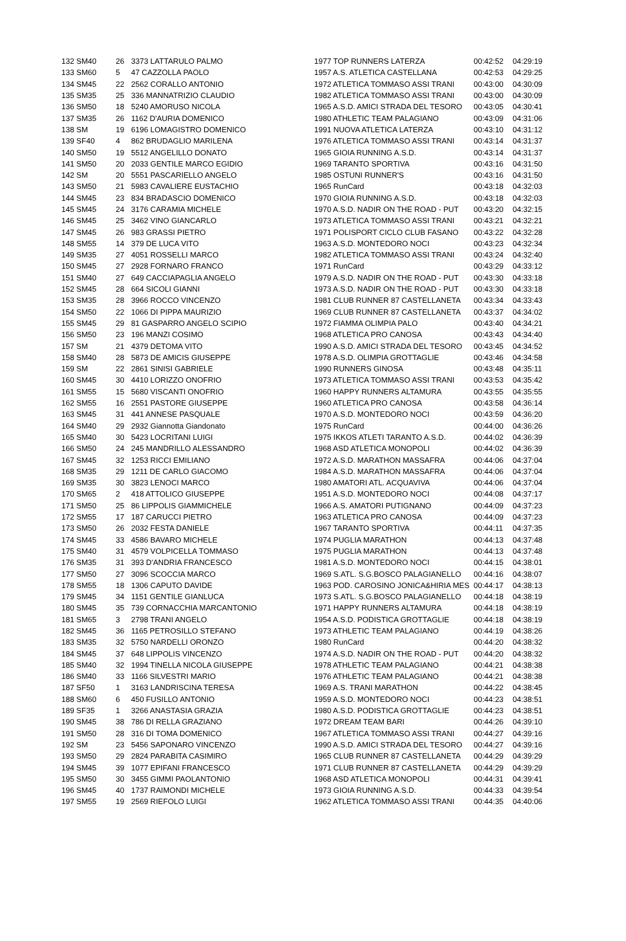| 132 SM40 | 26 | 3373 LATTARULO PALMO | 1977 TOP RUNNERS LATERZA | 00:42:52 | 04:29:19 |
| 133 SM60 | 5 | 47 CAZZOLLA PAOLO | 1957 A.S. ATLETICA CASTELLANA | 00:42:53 | 04:29:25 |
| 134 SM45 | 22 | 2562 CORALLO ANTONIO | 1972 ATLETICA TOMMASO ASSI TRANI | 00:43:00 | 04:30:09 |
| 135 SM35 | 25 | 336 MANNATRIZIO CLAUDIO | 1982 ATLETICA TOMMASO ASSI TRANI | 00:43:00 | 04:30:09 |
| 136 SM50 | 18 | 5240 AMORUSO NICOLA | 1965 A.S.D. AMICI STRADA DEL TESORO | 00:43:05 | 04:30:41 |
| 137 SM35 | 26 | 1162 D'AURIA DOMENICO | 1980 ATHLETIC TEAM PALAGIANO | 00:43:09 | 04:31:06 |
| 138 SM | 19 | 6196 LOMAGISTRO DOMENICO | 1991 NUOVA ATLETICA LATERZA | 00:43:10 | 04:31:12 |
| 139 SF40 | 4 | 862 BRUDAGLIO MARILENA | 1976 ATLETICA TOMMASO ASSI TRANI | 00:43:14 | 04:31:37 |
| 140 SM50 | 19 | 5512 ANGELILLO DONATO | 1965 GIOIA RUNNING A.S.D. | 00:43:14 | 04:31:37 |
| 141 SM50 | 20 | 2033 GENTILE MARCO EGIDIO | 1969 TARANTO SPORTIVA | 00:43:16 | 04:31:50 |
| 142 SM | 20 | 5551 PASCARIELLO ANGELO | 1985 OSTUNI RUNNER'S | 00:43:16 | 04:31:50 |
| 143 SM50 | 21 | 5983 CAVALIERE EUSTACHIO | 1965 RunCard | 00:43:18 | 04:32:03 |
| 144 SM45 | 23 | 834 BRADASCIO DOMENICO | 1970 GIOIA RUNNING A.S.D. | 00:43:18 | 04:32:03 |
| 145 SM45 | 24 | 3176 CARAMIA MICHELE | 1970 A.S.D. NADIR ON THE ROAD - PUT | 00:43:20 | 04:32:15 |
| 146 SM45 | 25 | 3462 VINO GIANCARLO | 1973 ATLETICA TOMMASO ASSI TRANI | 00:43:21 | 04:32:21 |
| 147 SM45 | 26 | 983 GRASSI PIETRO | 1971 POLISPORT CICLO CLUB FASANO | 00:43:22 | 04:32:28 |
| 148 SM55 | 14 | 379 DE LUCA VITO | 1963 A.S.D. MONTEDORO NOCI | 00:43:23 | 04:32:34 |
| 149 SM35 | 27 | 4051 ROSSELLI MARCO | 1982 ATLETICA TOMMASO ASSI TRANI | 00:43:24 | 04:32:40 |
| 150 SM45 | 27 | 2928 FORNARO FRANCO | 1971 RunCard | 00:43:29 | 04:33:12 |
| 151 SM40 | 27 | 649 CACCIAPAGLIA ANGELO | 1979 A.S.D. NADIR ON THE ROAD - PUT | 00:43:30 | 04:33:18 |
| 152 SM45 | 28 | 664 SICOLI GIANNI | 1973 A.S.D. NADIR ON THE ROAD - PUT | 00:43:30 | 04:33:18 |
| 153 SM35 | 28 | 3966 ROCCO VINCENZO | 1981 CLUB RUNNER 87 CASTELLANETA | 00:43:34 | 04:33:43 |
| 154 SM50 | 22 | 1066 DI PIPPA MAURIZIO | 1969 CLUB RUNNER 87 CASTELLANETA | 00:43:37 | 04:34:02 |
| 155 SM45 | 29 | 81 GASPARRO ANGELO SCIPIO | 1972 FIAMMA OLIMPIA PALO | 00:43:40 | 04:34:21 |
| 156 SM50 | 23 | 196 MANZI COSIMO | 1968 ATLETICA PRO CANOSA | 00:43:43 | 04:34:40 |
| 157 SM | 21 | 4379 DETOMA VITO | 1990 A.S.D. AMICI STRADA DEL TESORO | 00:43:45 | 04:34:52 |
| 158 SM40 | 28 | 5873 DE AMICIS GIUSEPPE | 1978 A.S.D. OLIMPIA GROTTAGLIE | 00:43:46 | 04:34:58 |
| 159 SM | 22 | 2861 SINISI GABRIELE | 1990 RUNNERS GINOSA | 00:43:48 | 04:35:11 |
| 160 SM45 | 30 | 4410 LORIZZO ONOFRIO | 1973 ATLETICA TOMMASO ASSI TRANI | 00:43:53 | 04:35:42 |
| 161 SM55 | 15 | 5680 VISCANTI ONOFRIO | 1960 HAPPY RUNNERS ALTAMURA | 00:43:55 | 04:35:55 |
| 162 SM55 | 16 | 2551 PASTORE GIUSEPPE | 1960 ATLETICA PRO CANOSA | 00:43:58 | 04:36:14 |
| 163 SM45 | 31 | 441 ANNESE PASQUALE | 1970 A.S.D. MONTEDORO NOCI | 00:43:59 | 04:36:20 |
| 164 SM40 | 29 | 2932 Giannotta Giandonato | 1975 RunCard | 00:44:00 | 04:36:26 |
| 165 SM40 | 30 | 5423 LOCRITANI LUIGI | 1975 IKKOS ATLETI TARANTO A.S.D. | 00:44:02 | 04:36:39 |
| 166 SM50 | 24 | 245 MANDRILLO ALESSANDRO | 1968 ASD ATLETICA MONOPOLI | 00:44:02 | 04:36:39 |
| 167 SM45 | 32 | 1253 RICCI EMILIANO | 1972 A.S.D. MARATHON MASSAFRA | 00:44:06 | 04:37:04 |
| 168 SM35 | 29 | 1211 DE CARLO GIACOMO | 1984 A.S.D. MARATHON MASSAFRA | 00:44:06 | 04:37:04 |
| 169 SM35 | 30 | 3823 LENOCI MARCO | 1980 AMATORI ATL. ACQUAVIVA | 00:44:06 | 04:37:04 |
| 170 SM65 | 2 | 418 ATTOLICO GIUSEPPE | 1951 A.S.D. MONTEDORO NOCI | 00:44:08 | 04:37:17 |
| 171 SM50 | 25 | 86 LIPPOLIS GIAMMICHELE | 1966 A.S. AMATORI PUTIGNANO | 00:44:09 | 04:37:23 |
| 172 SM55 | 17 | 187 CARUCCI PIETRO | 1963 ATLETICA PRO CANOSA | 00:44:09 | 04:37:23 |
| 173 SM50 | 26 | 2032 FESTA DANIELE | 1967 TARANTO SPORTIVA | 00:44:11 | 04:37:35 |
| 174 SM45 | 33 | 4586 BAVARO MICHELE | 1974 PUGLIA MARATHON | 00:44:13 | 04:37:48 |
| 175 SM40 | 31 | 4579 VOLPICELLA TOMMASO | 1975 PUGLIA MARATHON | 00:44:13 | 04:37:48 |
| 176 SM35 | 31 | 393 D'ANDRIA FRANCESCO | 1981 A.S.D. MONTEDORO NOCI | 00:44:15 | 04:38:01 |
| 177 SM50 | 27 | 3096 SCOCCIA MARCO | 1969 S.ATL. S.G.BOSCO PALAGIANELLO | 00:44:16 | 04:38:07 |
| 178 SM55 | 18 | 1306 CAPUTO DAVIDE | 1963 POD. CAROSINO JONICA&HIRIA MES | 00:44:17 | 04:38:13 |
| 179 SM45 | 34 | 1151 GENTILE GIANLUCA | 1973 S.ATL. S.G.BOSCO PALAGIANELLO | 00:44:18 | 04:38:19 |
| 180 SM45 | 35 | 739 CORNACCHIA MARCANTONIO | 1971 HAPPY RUNNERS ALTAMURA | 00:44:18 | 04:38:19 |
| 181 SM65 | 3 | 2798 TRANI ANGELO | 1954 A.S.D. PODISTICA GROTTAGLIE | 00:44:18 | 04:38:19 |
| 182 SM45 | 36 | 1165 PETROSILLO STEFANO | 1973 ATHLETIC TEAM PALAGIANO | 00:44:19 | 04:38:26 |
| 183 SM35 | 32 | 5750 NARDELLI ORONZO | 1980 RunCard | 00:44:20 | 04:38:32 |
| 184 SM45 | 37 | 648 LIPPOLIS VINCENZO | 1974 A.S.D. NADIR ON THE ROAD - PUT | 00:44:20 | 04:38:32 |
| 185 SM40 | 32 | 1994 TINELLA NICOLA GIUSEPPE | 1978 ATHLETIC TEAM PALAGIANO | 00:44:21 | 04:38:38 |
| 186 SM40 | 33 | 1166 SILVESTRI MARIO | 1976 ATHLETIC TEAM PALAGIANO | 00:44:21 | 04:38:38 |
| 187 SF50 | 1 | 3163 LANDRISCINA TERESA | 1969 A.S. TRANI MARATHON | 00:44:22 | 04:38:45 |
| 188 SM60 | 6 | 450 FUSILLO ANTONIO | 1959 A.S.D. MONTEDORO NOCI | 00:44:23 | 04:38:51 |
| 189 SF35 | 1 | 3266 ANASTASIA GRAZIA | 1980 A.S.D. PODISTICA GROTTAGLIE | 00:44:23 | 04:38:51 |
| 190 SM45 | 38 | 786 DI RELLA GRAZIANO | 1972 DREAM TEAM BARI | 00:44:26 | 04:39:10 |
| 191 SM50 | 28 | 316 DI TOMA DOMENICO | 1967 ATLETICA TOMMASO ASSI TRANI | 00:44:27 | 04:39:16 |
| 192 SM | 23 | 5456 SAPONARO VINCENZO | 1990 A.S.D. AMICI STRADA DEL TESORO | 00:44:27 | 04:39:16 |
| 193 SM50 | 29 | 2824 PARABITA CASIMIRO | 1965 CLUB RUNNER 87 CASTELLANETA | 00:44:29 | 04:39:29 |
| 194 SM45 | 39 | 1077 EPIFANI FRANCESCO | 1971 CLUB RUNNER 87 CASTELLANETA | 00:44:29 | 04:39:29 |
| 195 SM50 | 30 | 3455 GIMMI PAOLANTONIO | 1968 ASD ATLETICA MONOPOLI | 00:44:31 | 04:39:41 |
| 196 SM45 | 40 | 1737 RAIMONDI MICHELE | 1973 GIOIA RUNNING A.S.D. | 00:44:33 | 04:39:54 |
| 197 SM55 | 19 | 2569 RIEFOLO LUIGI | 1962 ATLETICA TOMMASO ASSI TRANI | 00:44:35 | 04:40:06 |